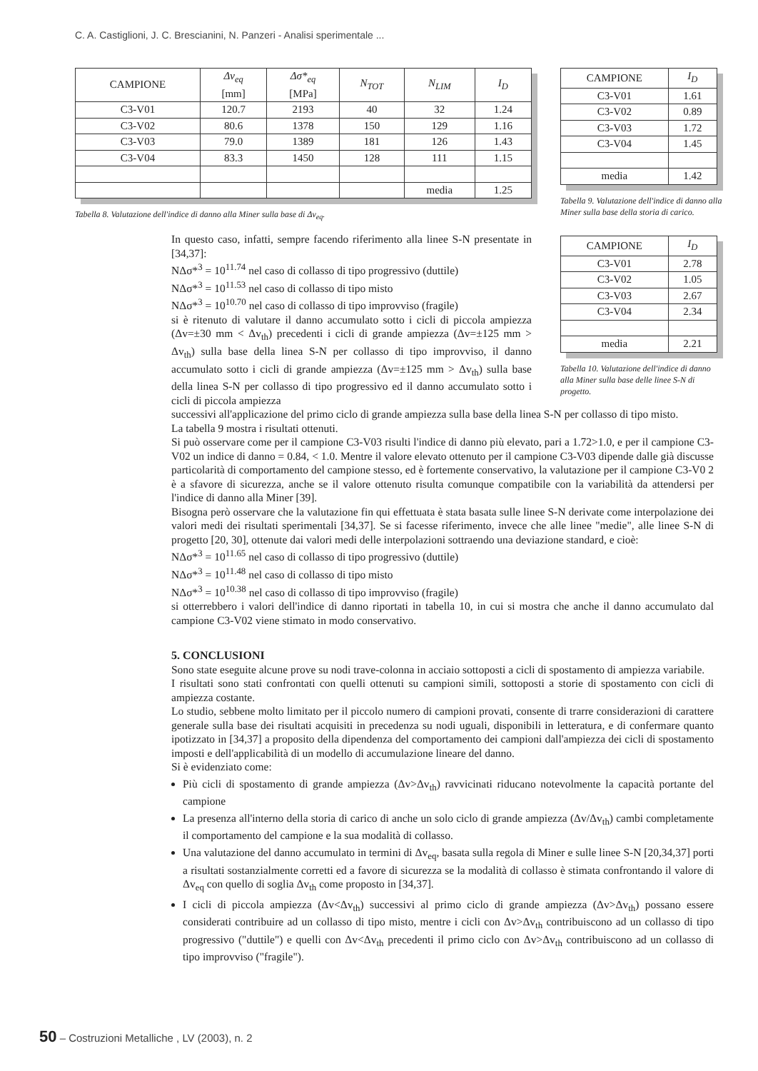C. A. Castiglioni, J. C. Brescianini, N. Panzeri - Analisi sperimentale ...
| CAMPIONE | Δv<sub>eq</sub> [mm] | Δσ*<sub>eq</sub> [MPa] | N<sub>TOT</sub> | N<sub>LIM</sub> | I<sub>D</sub> |
| --- | --- | --- | --- | --- | --- |
| C3-V01 | 120.7 | 2193 | 40 | 32 | 1.24 |
| C3-V02 | 80.6 | 1378 | 150 | 129 | 1.16 |
| C3-V03 | 79.0 | 1389 | 181 | 126 | 1.43 |
| C3-V04 | 83.3 | 1450 | 128 | 111 | 1.15 |
| | | | | media | 1.25 |
Tabella 8. Valutazione dell'indice di danno alla Miner sulla base di Δv<sub>eq</sub>.
| CAMPIONE | I<sub>D</sub> |
| --- | --- |
| C3-V01 | 1.61 |
| C3-V02 | 0.89 |
| C3-V03 | 1.72 |
| C3-V04 | 1.45 |
| media | 1.42 |
Tabella 9. Valutazione dell'indice di danno alla Miner sulla base della storia di carico.
| CAMPIONE | I<sub>D</sub> |
| --- | --- |
| C3-V01 | 2.78 |
| C3-V02 | 1.05 |
| C3-V03 | 2.67 |
| C3-V04 | 2.34 |
| media | 2.21 |
Tabella 10. Valutazione dell'indice di danno alla Miner sulla base delle linee S-N di progetto.
In questo caso, infatti, sempre facendo riferimento alla linee S-N presentate in [34,37]:
NΔσ*<sup>3</sup> = 10<sup>11.74</sup> nel caso di collasso di tipo progressivo (duttile)
NΔσ*<sup>3</sup> = 10<sup>11.53</sup> nel caso di collasso di tipo misto
NΔσ*<sup>3</sup> = 10<sup>10.70</sup> nel caso di collasso di tipo improvviso (fragile)
si è ritenuto di valutare il danno accumulato sotto i cicli di piccola ampiezza (Δv=±30 mm < Δv<sub>th</sub>) precedenti i cicli di grande ampiezza (Δv=±125 mm > Δv<sub>th</sub>) sulla base della linea S-N per collasso di tipo improvviso, il danno accumulato sotto i cicli di grande ampiezza (Δv=±125 mm > Δv<sub>th</sub>) sulla base della linea S-N per collasso di tipo progressivo ed il danno accumulato sotto i cicli di piccola ampiezza
successivi all'applicazione del primo ciclo di grande ampiezza sulla base della linea S-N per collasso di tipo misto.
La tabella 9 mostra i risultati ottenuti.
Si può osservare come per il campione C3-V03 risulti l'indice di danno più elevato, pari a 1.72>1.0, e per il campione C3-V02 un indice di danno = 0.84, < 1.0. Mentre il valore elevato ottenuto per il campione C3-V03 dipende dalle già discusse particolarità di comportamento del campione stesso, ed è fortemente conservativo, la valutazione per il campione C3-V0 2 è a sfavore di sicurezza, anche se il valore ottenuto risulta comunque compatibile con la variabilità da attendersi per l'indice di danno alla Miner [39].
Bisogna però osservare che la valutazione fin qui effettuata è stata basata sulle linee S-N derivate come interpolazione dei valori medi dei risultati sperimentali [34,37]. Se si facesse riferimento, invece che alle linee "medie", alle linee S-N di progetto [20, 30], ottenute dai valori medi delle interpolazioni sottraendo una deviazione standard, e cioè:
NΔσ*<sup>3</sup> = 10<sup>11.65</sup> nel caso di collasso di tipo progressivo (duttile)
NΔσ*<sup>3</sup> = 10<sup>11.48</sup> nel caso di collasso di tipo misto
NΔσ*<sup>3</sup> = 10<sup>10.38</sup> nel caso di collasso di tipo improvviso (fragile)
si otterrebbero i valori dell'indice di danno riportati in tabella 10, in cui si mostra che anche il danno accumulato dal campione C3-V02 viene stimato in modo conservativo.
5. CONCLUSIONI
Sono state eseguite alcune prove su nodi trave-colonna in acciaio sottoposti a cicli di spostamento di ampiezza variabile.
I risultati sono stati confrontati con quelli ottenuti su campioni simili, sottoposti a storie di spostamento con cicli di ampiezza costante.
Lo studio, sebbene molto limitato per il piccolo numero di campioni provati, consente di trarre considerazioni di carattere generale sulla base dei risultati acquisiti in precedenza su nodi uguali, disponibili in letteratura, e di confermare quanto ipotizzato in [34,37] a proposito della dipendenza del comportamento dei campioni dall'ampiezza dei cicli di spostamento imposti e dell'applicabilità di un modello di accumulazione lineare del danno.
Si è evidenziato come:
Più cicli di spostamento di grande ampiezza (Δv>Δv<sub>th</sub>) ravvicinati riducano notevolmente la capacità portante del campione
La presenza all'interno della storia di carico di anche un solo ciclo di grande ampiezza (Δv/Δv<sub>th</sub>) cambi completamente il comportamento del campione e la sua modalità di collasso.
Una valutazione del danno accumulato in termini di Δv<sub>eq</sub>, basata sulla regola di Miner e sulle linee S-N [20,34,37] porti a risultati sostanzialmente corretti ed a favore di sicurezza se la modalità di collasso è stimata confrontando il valore di Δv<sub>eq</sub> con quello di soglia Δv<sub>th</sub> come proposto in [34,37].
I cicli di piccola ampiezza (Δv<Δv<sub>th</sub>) successivi al primo ciclo di grande ampiezza (Δv>Δv<sub>th</sub>) possano essere considerati contribuire ad un collasso di tipo misto, mentre i cicli con Δv>Δv<sub>th</sub> contribuiscono ad un collasso di tipo progressivo ("duttile") e quelli con Δv<Δv<sub>th</sub> precedenti il primo ciclo con Δv>Δv<sub>th</sub> contribuiscono ad un collasso di tipo improvviso ("fragile").
50 – Costruzioni Metalliche , LV (2003), n. 2